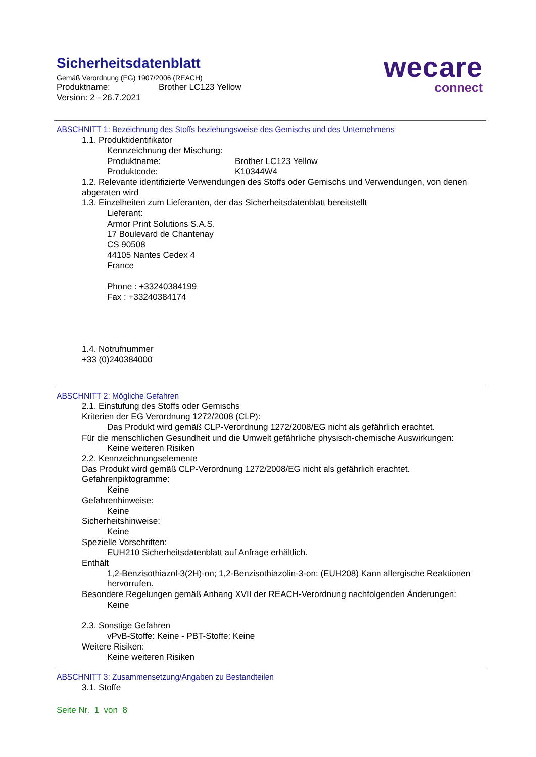Sicherheitsdatenblatt
Gemäß Verordnung (EG) 1907/2006 (REACH)
Produktname: Brother LC123 Yellow
Version: 2 - 26.7.2021
wecare
connect
ABSCHNITT 1: Bezeichnung des Stoffs beziehungsweise des Gemischs und des Unternehmens
1.1. Produktidentifikator
Kennzeichnung der Mischung:
Produktname: Brother LC123 Yellow
Produktcode: K10344W4
1.2. Relevante identifizierte Verwendungen des Stoffs oder Gemischs und Verwendungen, von denen abgeraten wird
1.3. Einzelheiten zum Lieferanten, der das Sicherheitsdatenblatt bereitstellt
Lieferant:
Armor Print Solutions S.A.S.
17 Boulevard de Chantenay
CS 90508
44105 Nantes Cedex 4
France
Phone : +33240384199
Fax : +33240384174
1.4. Notrufnummer
+33 (0)240384000
ABSCHNITT 2: Mögliche Gefahren
2.1. Einstufung des Stoffs oder Gemischs
Kriterien der EG Verordnung 1272/2008 (CLP):
Das Produkt wird gemäß CLP-Verordnung 1272/2008/EG nicht als gefährlich erachtet.
Für die menschlichen Gesundheit und die Umwelt gefährliche physisch-chemische Auswirkungen:
Keine weiteren Risiken
2.2. Kennzeichnungselemente
Das Produkt wird gemäß CLP-Verordnung 1272/2008/EG nicht als gefährlich erachtet.
Gefahrenpiktogramme:
Keine
Gefahrenhinweise:
Keine
Sicherheitshinweise:
Keine
Spezielle Vorschriften:
EUH210 Sicherheitsdatenblatt auf Anfrage erhältlich.
Enthält
1,2-Benzisothiazol-3(2H)-on; 1,2-Benzisothiazolin-3-on: (EUH208) Kann allergische Reaktionen hervorrufen.
Besondere Regelungen gemäß Anhang XVII der REACH-Verordnung nachfolgenden Änderungen:
Keine
2.3. Sonstige Gefahren
vPvB-Stoffe: Keine - PBT-Stoffe: Keine
Weitere Risiken:
Keine weiteren Risiken
ABSCHNITT 3: Zusammensetzung/Angaben zu Bestandteilen
3.1. Stoffe
Seite Nr. 1 von 8